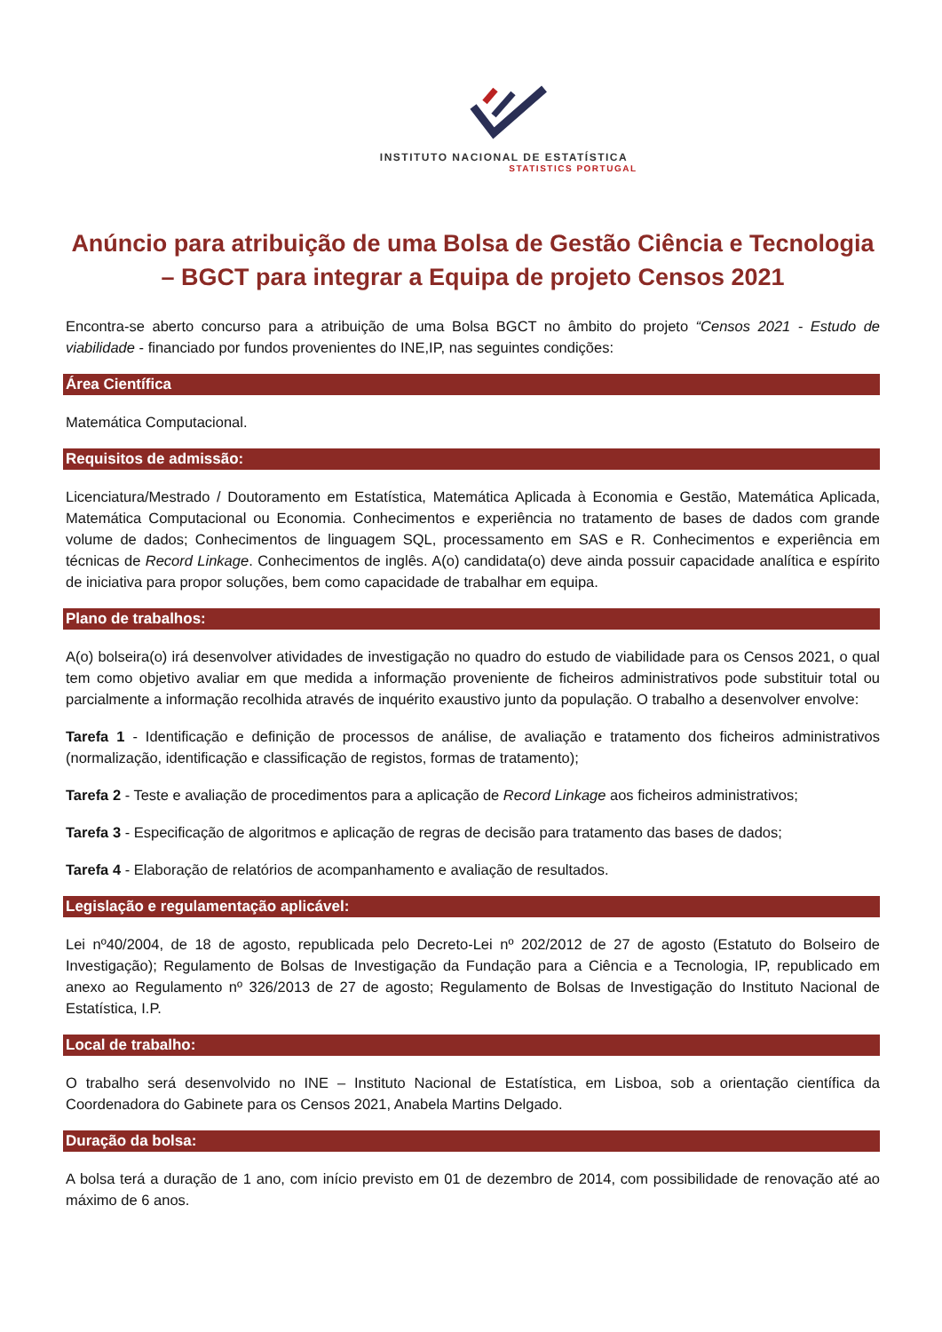INSTITUTO NACIONAL DE ESTATÍSTICA
STATISTICS PORTUGAL
Anúncio para atribuição de uma Bolsa de Gestão Ciência e Tecnologia – BGCT para integrar a Equipa de projeto Censos 2021
Encontra-se aberto concurso para a atribuição de uma Bolsa BGCT no âmbito do projeto “Censos 2021 - Estudo de viabilidade - financiado por fundos provenientes do INE,IP, nas seguintes condições:
Área Científica
Matemática Computacional.
Requisitos de admissão:
Licenciatura/Mestrado / Doutoramento em Estatística, Matemática Aplicada à Economia e Gestão, Matemática Aplicada, Matemática Computacional ou Economia. Conhecimentos e experiência no tratamento de bases de dados com grande volume de dados; Conhecimentos de linguagem SQL, processamento em SAS e R. Conhecimentos e experiência em técnicas de Record Linkage. Conhecimentos de inglês. A(o) candidata(o) deve ainda possuir capacidade analítica e espírito de iniciativa para propor soluções, bem como capacidade de trabalhar em equipa.
Plano de trabalhos:
A(o) bolseira(o) irá desenvolver atividades de investigação no quadro do estudo de viabilidade para os Censos 2021, o qual tem como objetivo avaliar em que medida a informação proveniente de ficheiros administrativos pode substituir total ou parcialmente a informação recolhida através de inquérito exaustivo junto da população. O trabalho a desenvolver envolve:
Tarefa 1 - Identificação e definição de processos de análise, de avaliação e tratamento dos ficheiros administrativos (normalização, identificação e classificação de registos, formas de tratamento);
Tarefa 2 - Teste e avaliação de procedimentos para a aplicação de Record Linkage aos ficheiros administrativos;
Tarefa 3 - Especificação de algoritmos e aplicação de regras de decisão para tratamento das bases de dados;
Tarefa 4 - Elaboração de relatórios de acompanhamento e avaliação de resultados.
Legislação e regulamentação aplicável:
Lei nº40/2004, de 18 de agosto, republicada pelo Decreto-Lei nº 202/2012 de 27 de agosto (Estatuto do Bolseiro de Investigação); Regulamento de Bolsas de Investigação da Fundação para a Ciência e a Tecnologia, IP, republicado em anexo ao Regulamento nº 326/2013 de 27 de agosto; Regulamento de Bolsas de Investigação do Instituto Nacional de Estatística, I.P.
Local de trabalho:
O trabalho será desenvolvido no INE – Instituto Nacional de Estatística, em Lisboa, sob a orientação científica da Coordenadora do Gabinete para os Censos 2021, Anabela Martins Delgado.
Duração da bolsa:
A bolsa terá a duração de 1 ano, com início previsto em 01 de dezembro de 2014, com possibilidade de renovação até ao máximo de 6 anos.